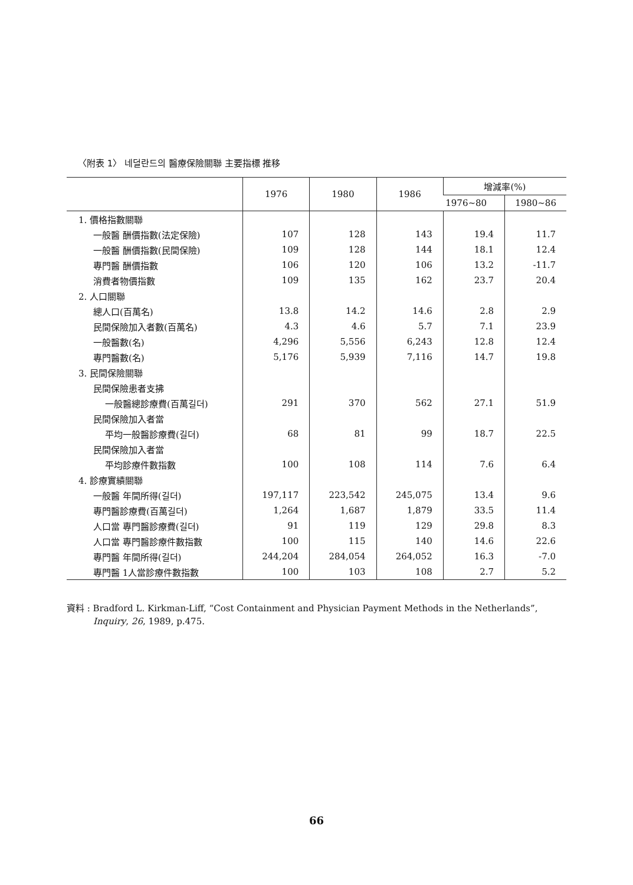〈附表 1〉 네덜란드의 醫療保險關聯 主要指標 推移
| | 1976 | 1980 | 1986 | 增減率(%) | |
| --- | --- | --- | --- | --- | --- |
| | | | | 1976~80 | 1980~86 |
| 1. 價格指數關聯 | | | | | |
| 一般醫 酬價指數(法定保險) | 107 | 128 | 143 | 19.4 | 11.7 |
| 一般醫 酬價指數(民間保險) | 109 | 128 | 144 | 18.1 | 12.4 |
| 專門醫 酬價指數 | 106 | 120 | 106 | 13.2 | -11.7 |
| 消費者物價指數 | 109 | 135 | 162 | 23.7 | 20.4 |
| 2. 人口關聯 | | | | | |
| 總人口(百萬名) | 13.8 | 14.2 | 14.6 | 2.8 | 2.9 |
| 民間保險加入者數(百萬名) | 4.3 | 4.6 | 5.7 | 7.1 | 23.9 |
| 一般醫數(名) | 4,296 | 5,556 | 6,243 | 12.8 | 12.4 |
| 專門醫數(名) | 5,176 | 5,939 | 7,116 | 14.7 | 19.8 |
| 3. 民間保險關聯 | | | | | |
| 民間保險患者支拂 | | | | | |
| 一般醫總診療費(百萬길더) | 291 | 370 | 562 | 27.1 | 51.9 |
| 民間保險加入者當 | | | | | |
| 平均一般醫診療費(길더) | 68 | 81 | 99 | 18.7 | 22.5 |
| 民間保險加入者當 | | | | | |
| 平均診療件數指數 | 100 | 108 | 114 | 7.6 | 6.4 |
| 4. 診療實績關聯 | | | | | |
| 一般醫 年間所得(길더) | 197,117 | 223,542 | 245,075 | 13.4 | 9.6 |
| 專門醫診療費(百萬길더) | 1,264 | 1,687 | 1,879 | 33.5 | 11.4 |
| 人口當 專門醫診療費(길더) | 91 | 119 | 129 | 29.8 | 8.3 |
| 人口當 專門醫診療件數指數 | 100 | 115 | 140 | 14.6 | 22.6 |
| 專門醫 年間所得(길더) | 244,204 | 284,054 | 264,052 | 16.3 | -7.0 |
| 專門醫 1人當診療件數指數 | 100 | 103 | 108 | 2.7 | 5.2 |
資料 : Bradford L. Kirkman-Liff, “Cost Containment and Physician Payment Methods in the Netherlands”,
Inquiry, 26, 1989, p.475.
66